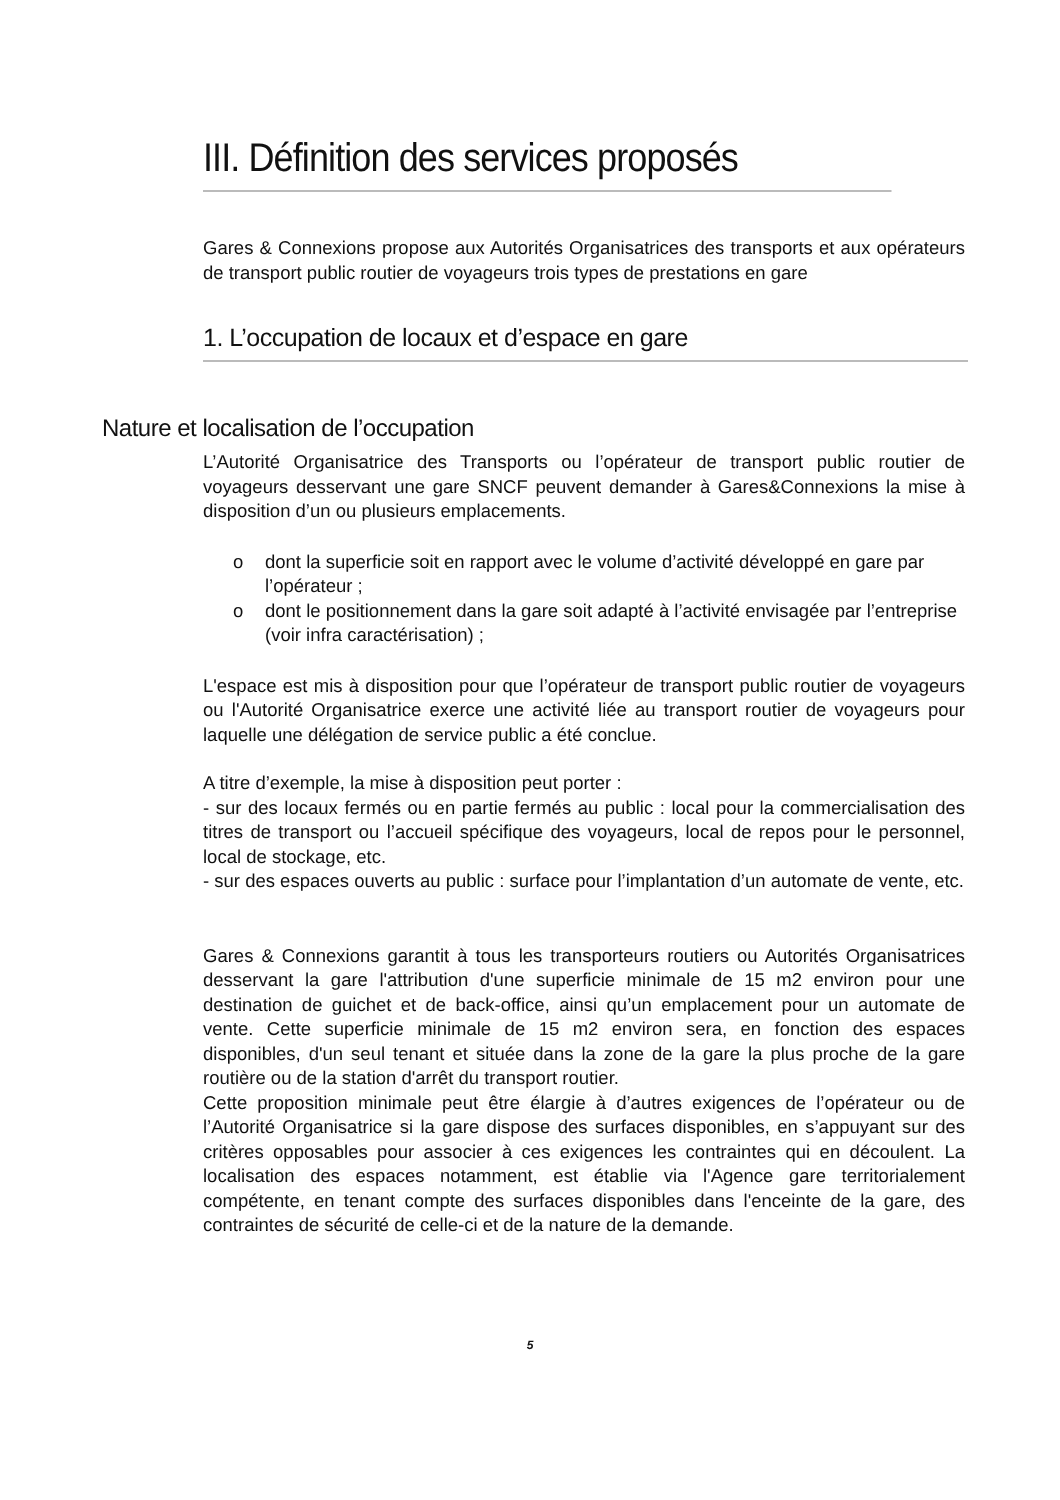III. Définition des services proposés
Gares & Connexions propose aux Autorités Organisatrices des transports et aux opérateurs de transport public routier de voyageurs trois types de prestations en gare
1. L’occupation de locaux et d’espace en gare
Nature et localisation de l’occupation
L’Autorité Organisatrice des Transports ou l’opérateur de transport public routier de voyageurs desservant une gare SNCF peuvent demander à Gares&Connexions la mise à disposition d’un ou plusieurs emplacements.
o dont la superficie soit en rapport avec le volume d’activité développé en gare par l’opérateur ;
o dont le positionnement dans la gare soit adapté à l’activité envisagée par l’entreprise (voir infra caractérisation) ;
L'espace est mis à disposition pour que l’opérateur de transport public routier de voyageurs ou l'Autorité Organisatrice exerce une activité liée au transport routier de voyageurs pour laquelle une délégation de service public a été conclue.
A titre d’exemple, la mise à disposition peut porter :
- sur des locaux fermés ou en partie fermés au public : local pour la commercialisation des titres de transport ou l’accueil spécifique des voyageurs, local de repos pour le personnel, local de stockage, etc.
- sur des espaces ouverts au public : surface pour l’implantation d’un automate de vente, etc.
Gares & Connexions garantit à tous les transporteurs routiers ou Autorités Organisatrices desservant la gare l'attribution d'une superficie minimale de 15 m2 environ pour une destination de guichet et de back-office, ainsi qu’un emplacement pour un automate de vente. Cette superficie minimale de 15 m2 environ sera, en fonction des espaces disponibles, d'un seul tenant et située dans la zone de la gare la plus proche de la gare routière ou de la station d'arrêt du transport routier.
Cette proposition minimale peut être élargie à d’autres exigences de l’opérateur ou de l’Autorité Organisatrice si la gare dispose des surfaces disponibles, en s’appuyant sur des critères opposables pour associer à ces exigences les contraintes qui en découlent. La localisation des espaces notamment, est établie via l'Agence gare territorialement compétente, en tenant compte des surfaces disponibles dans l'enceinte de la gare, des contraintes de sécurité de celle-ci et de la nature de la demande.
5